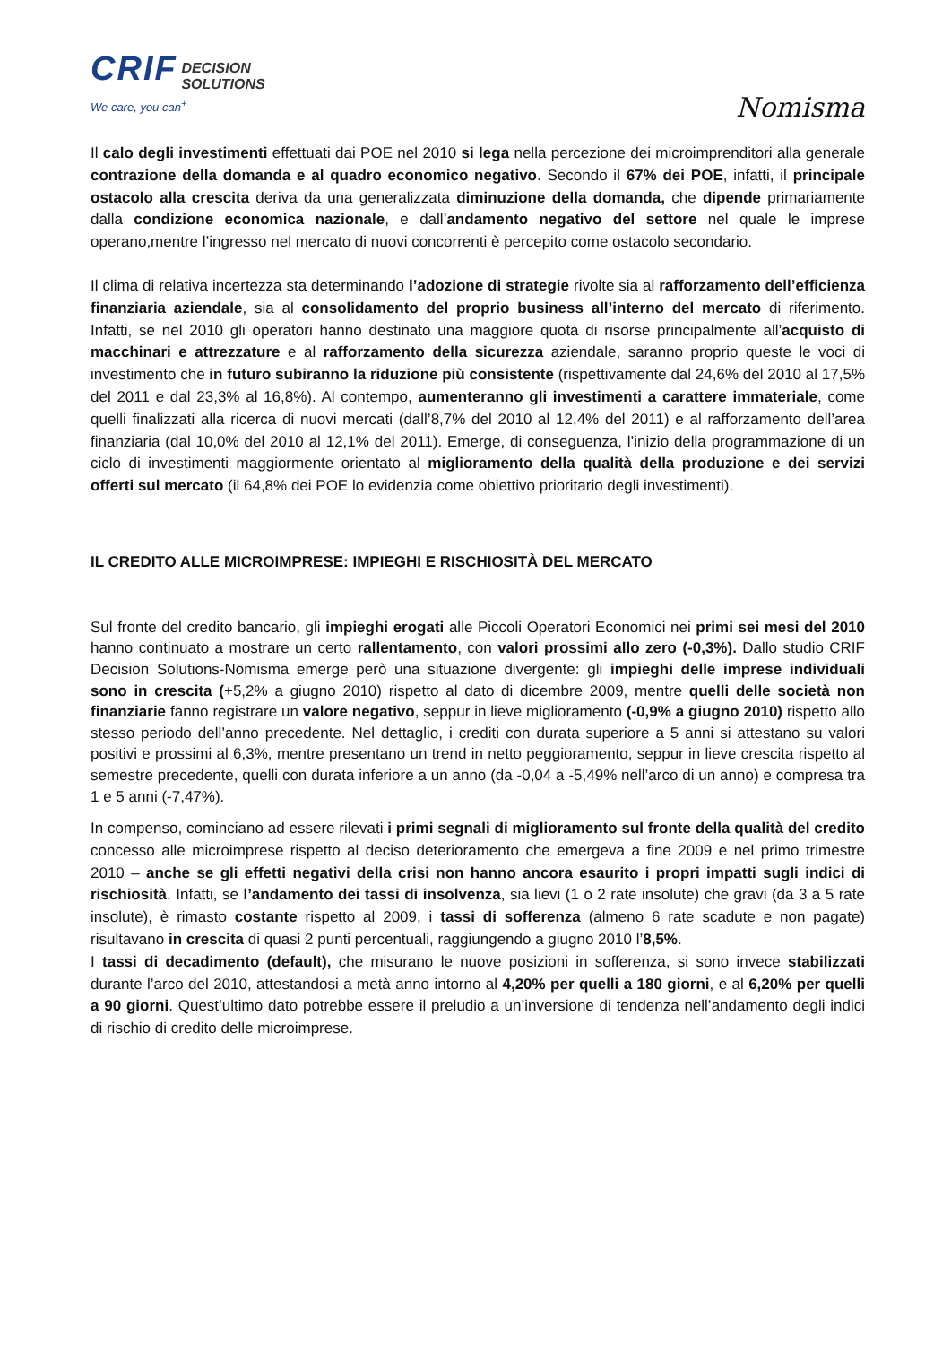CRIF DECISION
SOLUTIONS
We care, you can<sup>+</sup>
Nomisma
Il calo degli investimenti effettuati dai POE nel 2010 si lega nella percezione dei microimprenditori alla generale contrazione della domanda e al quadro economico negativo. Secondo il 67% dei POE, infatti, il principale ostacolo alla crescita deriva da una generalizzata diminuzione della domanda, che dipende primariamente dalla condizione economica nazionale, e dall’andamento negativo del settore nel quale le imprese operano,mentre l’ingresso nel mercato di nuovi concorrenti è percepito come ostacolo secondario.
Il clima di relativa incertezza sta determinando l’adozione di strategie rivolte sia al rafforzamento dell’efficienza finanziaria aziendale, sia al consolidamento del proprio business all’interno del mercato di riferimento. Infatti, se nel 2010 gli operatori hanno destinato una maggiore quota di risorse principalmente all’acquisto di macchinari e attrezzature e al rafforzamento della sicurezza aziendale, saranno proprio queste le voci di investimento che in futuro subiranno la riduzione più consistente (rispettivamente dal 24,6% del 2010 al 17,5% del 2011 e dal 23,3% al 16,8%). Al contempo, aumenteranno gli investimenti a carattere immateriale, come quelli finalizzati alla ricerca di nuovi mercati (dall’8,7% del 2010 al 12,4% del 2011) e al rafforzamento dell’area finanziaria (dal 10,0% del 2010 al 12,1% del 2011). Emerge, di conseguenza, l’inizio della programmazione di un ciclo di investimenti maggiormente orientato al miglioramento della qualità della produzione e dei servizi offerti sul mercato (il 64,8% dei POE lo evidenzia come obiettivo prioritario degli investimenti).
IL CREDITO ALLE MICROIMPRESE: IMPIEGHI E RISCHIOSITÀ DEL MERCATO
Sul fronte del credito bancario, gli impieghi erogati alle Piccoli Operatori Economici nei primi sei mesi del 2010 hanno continuato a mostrare un certo rallentamento, con valori prossimi allo zero (-0,3%). Dallo studio CRIF Decision Solutions-Nomisma emerge però una situazione divergente: gli impieghi delle imprese individuali sono in crescita (+5,2% a giugno 2010) rispetto al dato di dicembre 2009, mentre quelli delle società non finanziarie fanno registrare un valore negativo, seppur in lieve miglioramento (-0,9% a giugno 2010) rispetto allo stesso periodo dell’anno precedente. Nel dettaglio, i crediti con durata superiore a 5 anni si attestano su valori positivi e prossimi al 6,3%, mentre presentano un trend in netto peggioramento, seppur in lieve crescita rispetto al semestre precedente, quelli con durata inferiore a un anno (da -0,04 a -5,49% nell’arco di un anno) e compresa tra 1 e 5 anni (-7,47%).
In compenso, cominciano ad essere rilevati i primi segnali di miglioramento sul fronte della qualità del credito concesso alle microimprese rispetto al deciso deterioramento che emergeva a fine 2009 e nel primo trimestre 2010 – anche se gli effetti negativi della crisi non hanno ancora esaurito i propri impatti sugli indici di rischiosità. Infatti, se l’andamento dei tassi di insolvenza, sia lievi (1 o 2 rate insolute) che gravi (da 3 a 5 rate insolute), è rimasto costante rispetto al 2009, i tassi di sofferenza (almeno 6 rate scadute e non pagate) risultavano in crescita di quasi 2 punti percentuali, raggiungendo a giugno 2010 l’8,5%.
I tassi di decadimento (default), che misurano le nuove posizioni in sofferenza, si sono invece stabilizzati durante l’arco del 2010, attestandosi a metà anno intorno al 4,20% per quelli a 180 giorni, e al 6,20% per quelli a 90 giorni. Quest’ultimo dato potrebbe essere il preludio a un’inversione di tendenza nell’andamento degli indici di rischio di credito delle microimprese.